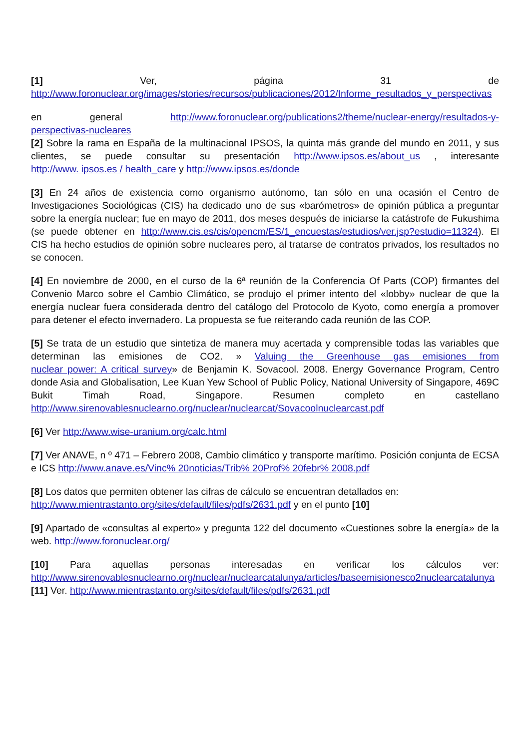[1] Ver, página 31 de http://www.foronuclear.org/images/stories/recursos/publicaciones/2012/Informe_resultados_y_perspectivas
en general http://www.foronuclear.org/publications2/theme/nuclear-energy/resultados-y- perspectivas-nucleares
[2] Sobre la rama en España de la multinacional IPSOS, la quinta más grande del mundo en 2011, y sus clientes, se puede consultar su presentación http://www.ipsos.es/about_us , interesante http://www. ipsos.es / health_care y http://www.ipsos.es/donde
[3] En 24 años de existencia como organismo autónomo, tan sólo en una ocasión el Centro de Investigaciones Sociológicas (CIS) ha dedicado uno de sus «barómetros» de opinión pública a preguntar sobre la energía nuclear; fue en mayo de 2011, dos meses después de iniciarse la catástrofe de Fukushima (se puede obtener en http://www.cis.es/cis/opencm/ES/1_encuestas/estudios/ver.jsp?estudio=11324). El CIS ha hecho estudios de opinión sobre nucleares pero, al tratarse de contratos privados, los resultados no se conocen.
[4] En noviembre de 2000, en el curso de la 6ª reunión de la Conferencia Of Parts (COP) firmantes del Convenio Marco sobre el Cambio Climático, se produjo el primer intento del «lobby» nuclear de que la energía nuclear fuera considerada dentro del catálogo del Protocolo de Kyoto, como energía a promover para detener el efecto invernadero. La propuesta se fue reiterando cada reunión de las COP.
[5] Se trata de un estudio que sintetiza de manera muy acertada y comprensible todas las variables que determinan las emisiones de CO2. » Valuing the Greenhouse gas emisiones from nuclear power: A critical survey» de Benjamin K. Sovacool. 2008. Energy Governance Program, Centro donde Asia and Globalisation, Lee Kuan Yew School of Public Policy, National University of Singapore, 469C Bukit Timah Road, Singapore. Resumen completo en castellano http://www.sirenovablesnuclearno.org/nuclear/nuclearcat/Sovacoolnuclearcast.pdf
[6] Ver http://www.wise-uranium.org/calc.html
[7] Ver ANAVE, n º 471 – Febrero 2008, Cambio climático y transporte marítimo. Posición conjunta de ECSA e ICS http://www.anave.es/Vinc% 20noticias/Trib% 20Prof% 20febr% 2008.pdf
[8] Los datos que permiten obtener las cifras de cálculo se encuentran detallados en:
http://www.mientrastanto.org/sites/default/files/pdfs/2631.pdf y en el punto [10]
[9] Apartado de «consultas al experto» y pregunta 122 del documento «Cuestiones sobre la energía» de la web. http://www.foronuclear.org/
[10] Para aquellas personas interesadas en verificar los cálculos ver: http://www.sirenovablesnuclearno.org/nuclear/nuclearcatalunya/articles/baseemisionesco2nuclearcatalunya
[11] Ver. http://www.mientrastanto.org/sites/default/files/pdfs/2631.pdf